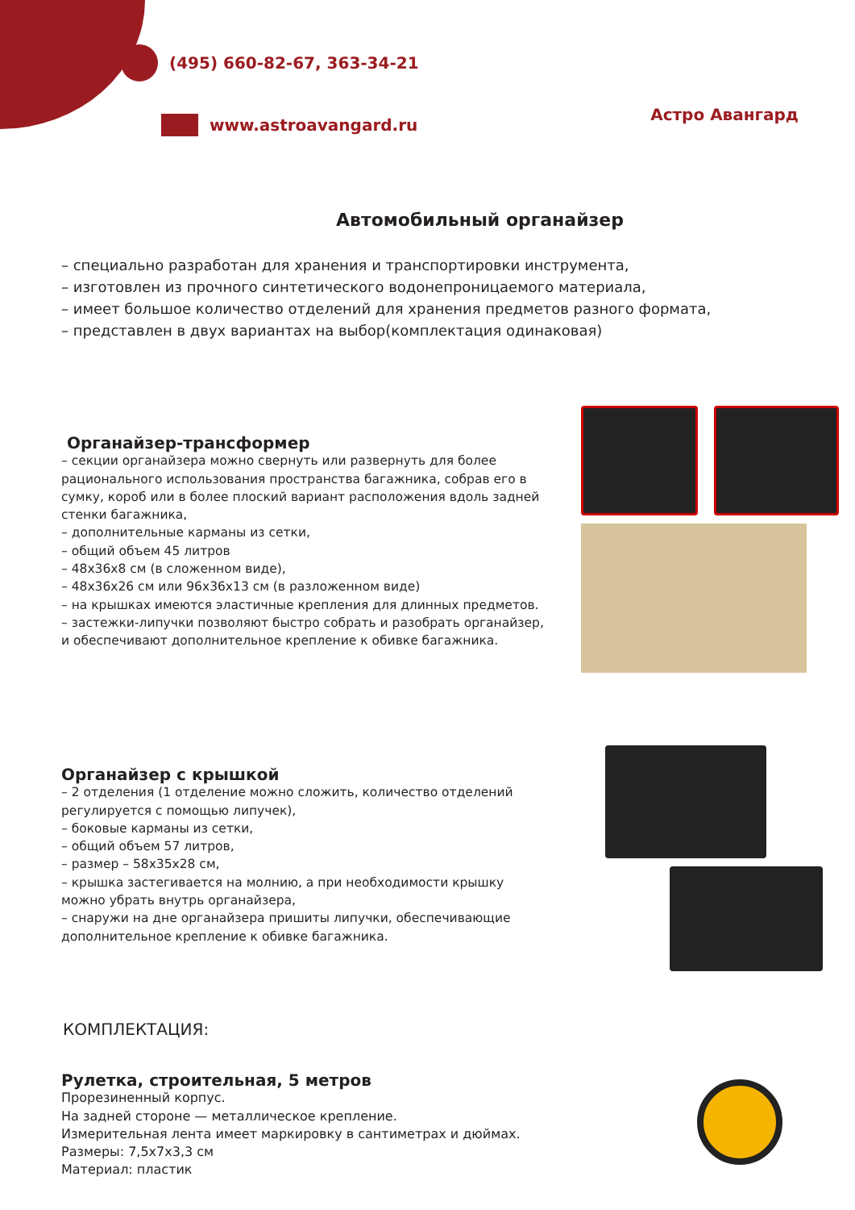(495) 660-82-67, 363-34-21
www.astroavangard.ru
Астро Авангард
Автомобильный органайзер
– специально разработан для хранения и транспортировки инструмента,
– изготовлен из прочного синтетического водонепроницаемого материала,
– имеет большое количество отделений для хранения предметов разного формата,
– представлен в двух вариантах на выбор(комплектация одинаковая)
Органайзер-трансформер
– секции органайзера можно свернуть или развернуть для более рационального использования пространства багажника, собрав его в сумку, короб или в более плоский вариант расположения вдоль задней стенки багажника,
– дополнительные карманы из сетки,
– общий объем 45 литров
– 48х36х8 см (в сложенном виде),
– 48х36х26 см или 96х36х13 см (в разложенном виде)
– на крышках имеются эластичные крепления для длинных предметов.
– застежки-липучки позволяют быстро собрать и разобрать органайзер, и обеспечивают дополнительное крепление к обивке багажника.
Органайзер с крышкой
– 2 отделения (1 отделение можно сложить, количество отделений регулируется с помощью липучек),
– боковые карманы из сетки,
– общий объем 57 литров,
– размер – 58х35х28 см,
– крышка застегивается на молнию, а при необходимости крышку можно убрать внутрь органайзера,
– снаружи на дне органайзера пришиты липучки, обеспечивающие дополнительное крепление к обивке багажника.
КОМПЛЕКТАЦИЯ:
Рулетка, строительная, 5 метров
Прорезиненный корпус.
На задней стороне — металлическое крепление.
Измерительная лента имеет маркировку в сантиметрах и дюймах.
Размеры: 7,5х7х3,3 см
Материал: пластик